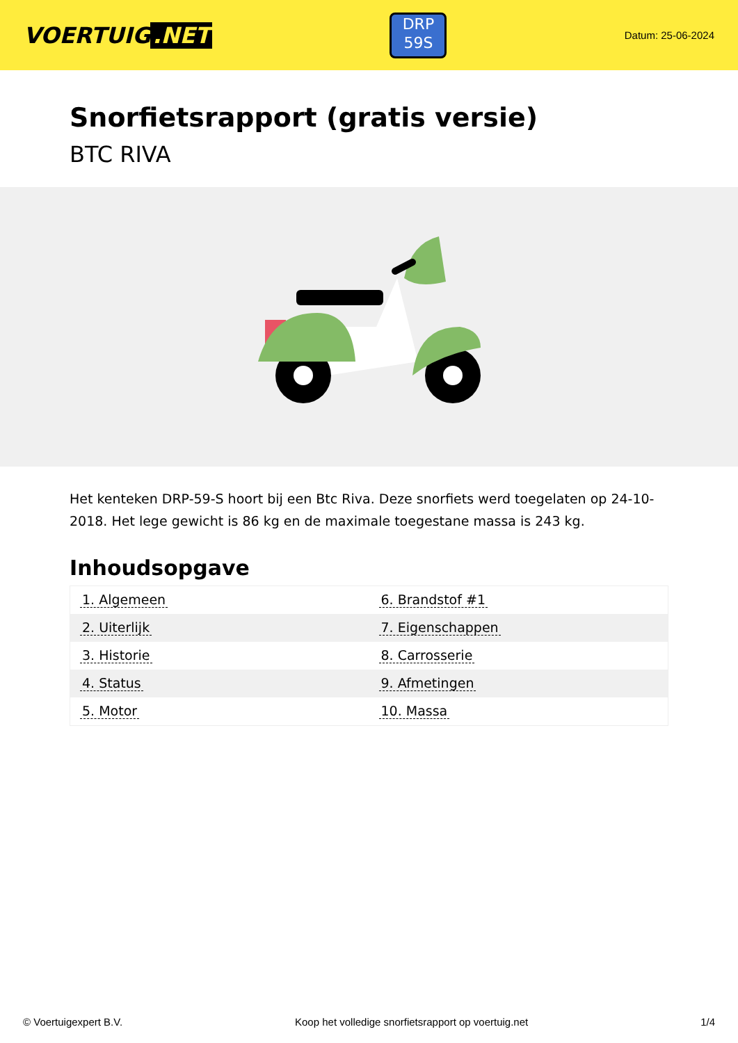VOERTUIG.NET
DRP
59S
Datum: 25-06-2024
Snorfietsrapport (gratis versie)
BTC RIVA
Het kenteken DRP-59-S hoort bij een Btc Riva. Deze snorfiets werd toegelaten op 24-10-2018. Het lege gewicht is 86 kg en de maximale toegestane massa is 243 kg.
Inhoudsopgave
| 1. Algemeen | 6. Brandstof #1 |
| 2. Uiterlijk | 7. Eigenschappen |
| 3. Historie | 8. Carrosserie |
| 4. Status | 9. Afmetingen |
| 5. Motor | 10. Massa |
© Voertuigexpert B.V. Koop het volledige snorfietsrapport op voertuig.net 1/4